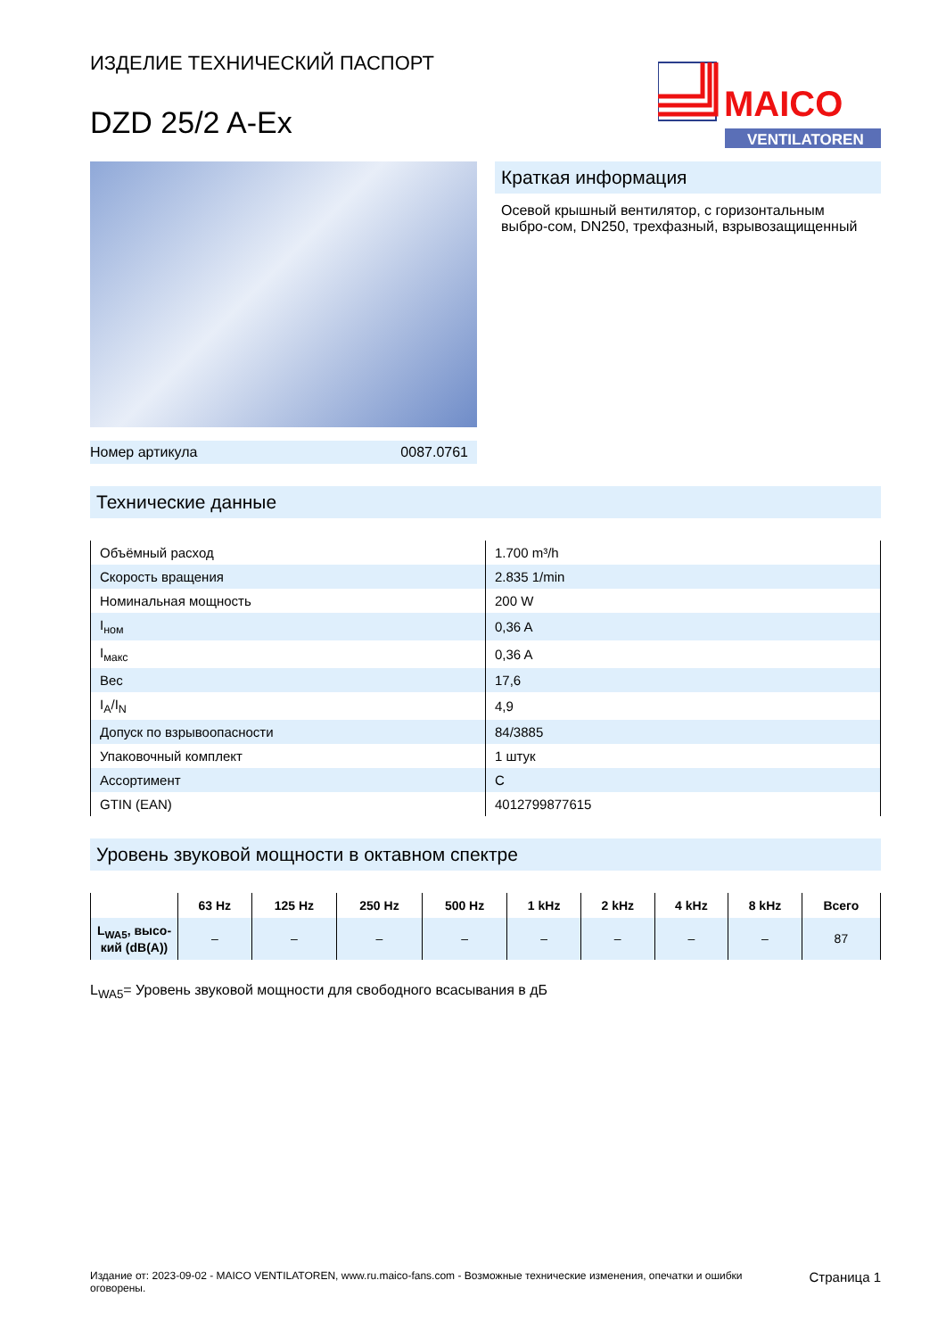ИЗДЕЛИЕ ТЕХНИЧЕСКИЙ ПАСПОРТ
DZD 25/2 A-Ex
MAICO
VENTILATOREN
Номер артикула 0087.0761
Краткая информация
Осевой крышный вентилятор, с горизонтальным выбро-сом, DN250, трехфазный, взрывозащищенный
Технические данные
| Объёмный расход | 1.700 m³/h |
| Скорость вращения | 2.835 1/min |
| Номинальная мощность | 200 W |
| I<sub>ном</sub> | 0,36 A |
| I<sub>макс</sub> | 0,36 A |
| Вес | 17,6 |
| I<sub>A</sub>/I<sub>N</sub> | 4,9 |
| Допуск по взрывоопасности | 84/3885 |
| Упаковочный комплект | 1 штук |
| Ассортимент | C |
| GTIN (EAN) | 4012799877615 |
Уровень звуковой мощности в октавном спектре
| | 63 Hz | 125 Hz | 250 Hz | 500 Hz | 1 kHz | 2 kHz | 4 kHz | 8 kHz | Всего |
| --- | --- | --- | --- | --- | --- | --- | --- | --- | --- |
| L<sub>WA5</sub>, высо-кий (dB(A)) | – | – | – | – | – | – | – | – | 87 |
L<sub>WA5</sub>= Уровень звуковой мощности для свободного всасывания в дБ
Издание от: 2023-09-02 - MAICO VENTILATOREN, www.ru.maico-fans.com - Возможные технические изменения, опечатки и ошибки оговорены. Страница 1